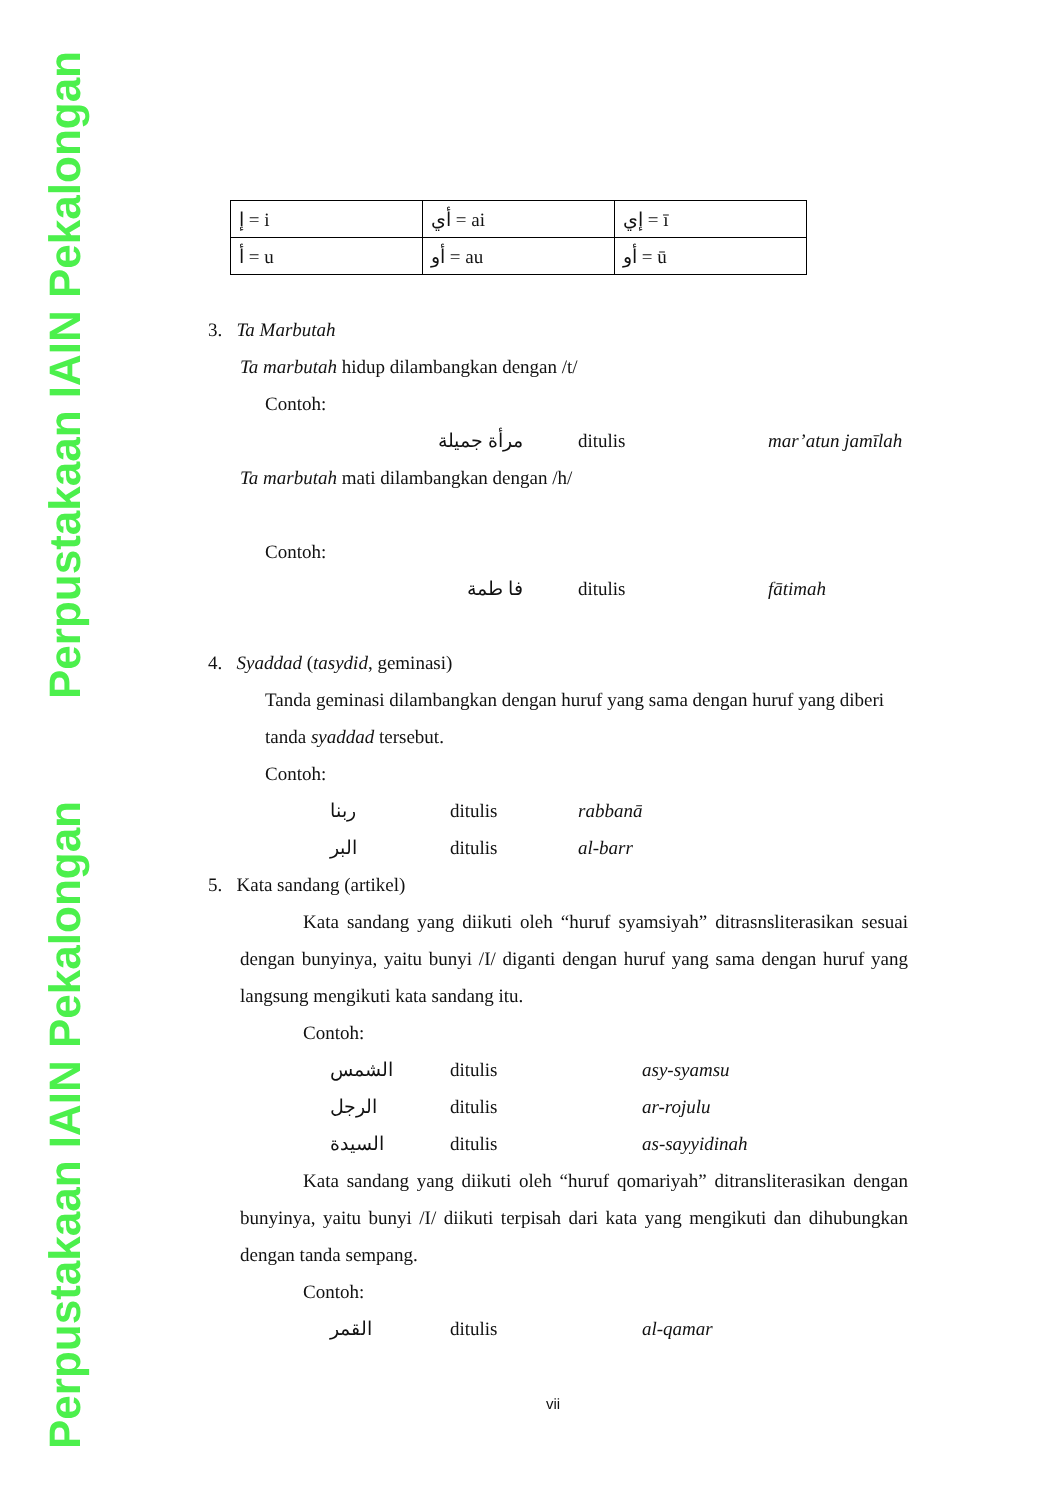Perpustakaan IAIN Pekalongan
Perpustakaan IAIN Pekalongan
| إ = i | أي = ai | إي = ī |
| أ = u | أو = au | أو = ū |
3. Ta Marbutah
Ta marbutah hidup dilambangkan dengan /t/
Contoh:
مرأة جميلة ditulis mar’atun jamīlah
Ta marbutah mati dilambangkan dengan /h/
Contoh:
فا طمة ditulis fātimah
4. Syaddad (tasydid, geminasi)
Tanda geminasi dilambangkan dengan huruf yang sama dengan huruf yang diberi tanda syaddad tersebut.
Contoh:
ربنا ditulis rabbanā
البر ditulis al-barr
5. Kata sandang (artikel)
Kata sandang yang diikuti oleh “huruf syamsiyah” ditrasnsliterasikan sesuai dengan bunyinya, yaitu bunyi /I/ diganti dengan huruf yang sama dengan huruf yang langsung mengikuti kata sandang itu.
Contoh:
الشمس ditulis asy-syamsu
الرجل ditulis ar-rojulu
السيدة ditulis as-sayyidinah
Kata sandang yang diikuti oleh “huruf qomariyah” ditransliterasikan dengan bunyinya, yaitu bunyi /I/ diikuti terpisah dari kata yang mengikuti dan dihubungkan dengan tanda sempang.
Contoh:
القمر ditulis al-qamar
vii